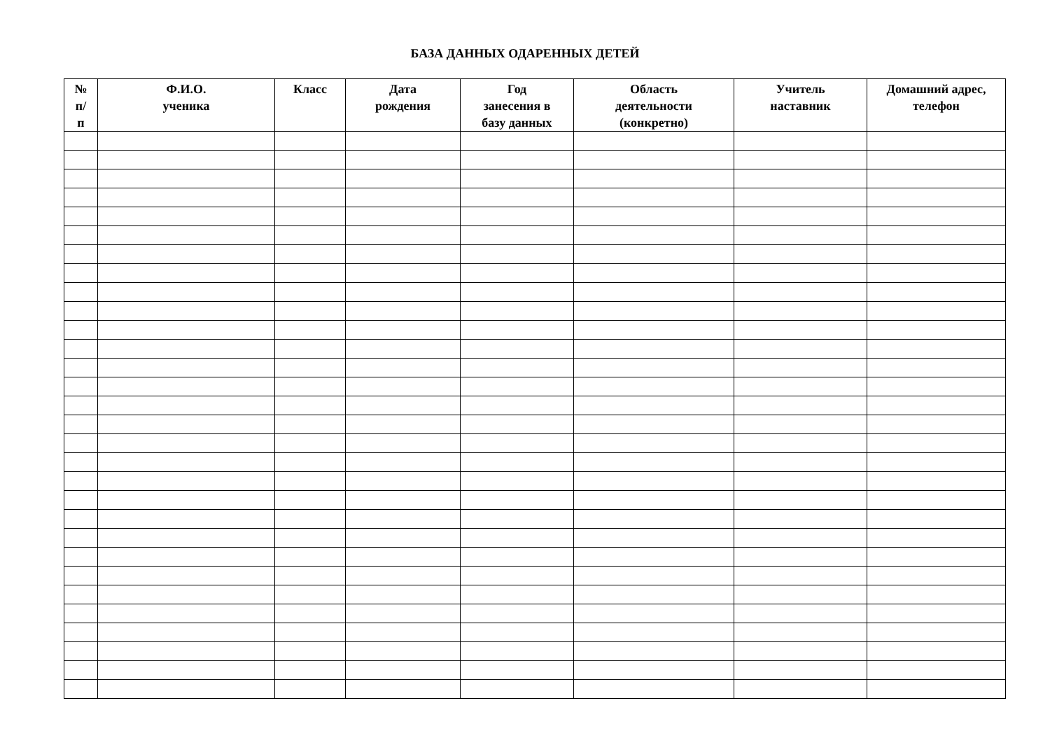БАЗА ДАННЫХ ОДАРЕННЫХ ДЕТЕЙ
| № п/ п | Ф.И.О. ученика | Класс | Дата рождения | Год занесения в базу данных | Область деятельности (конкретно) | Учитель наставник | Домашний адрес, телефон |
| --- | --- | --- | --- | --- | --- | --- | --- |